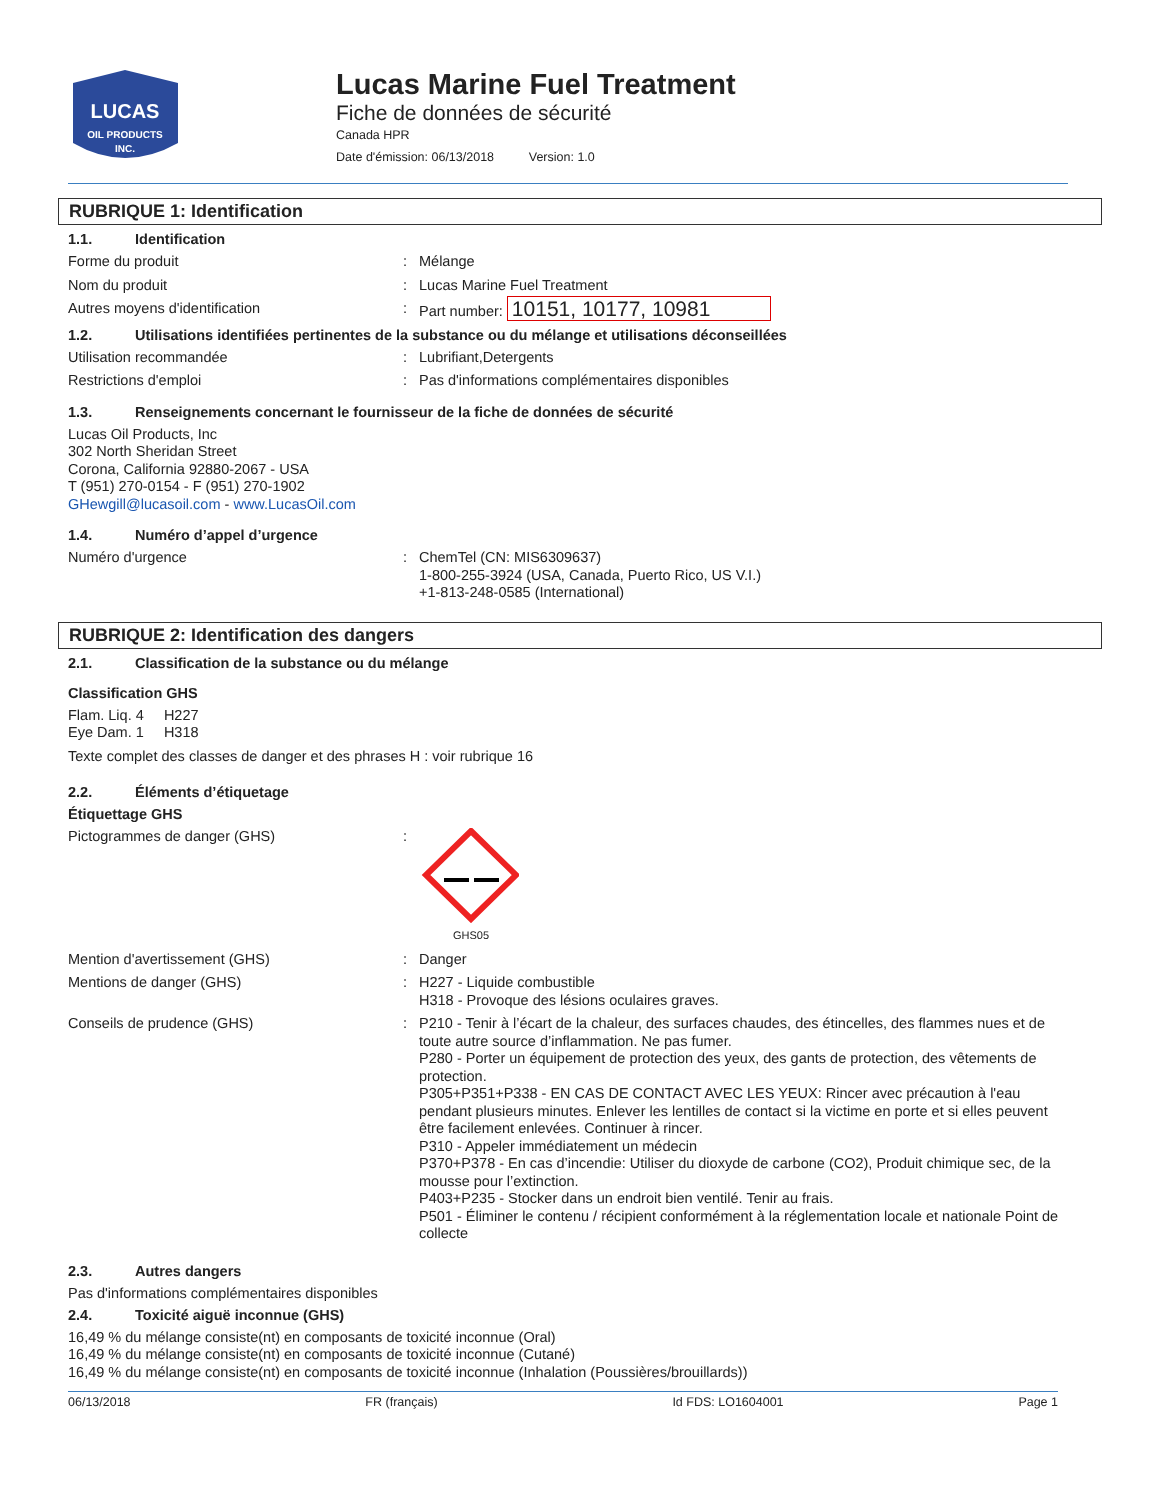LUCAS
OIL PRODUCTS
INC.
Lucas Marine Fuel Treatment
Fiche de données de sécurité
Canada HPR
Date d'émission: 06/13/2018 Version: 1.0
RUBRIQUE 1: Identification
1.1. Identification
Forme du produit :
Mélange
Nom du produit :
Lucas Marine Fuel Treatment
Autres moyens d'identification :
Part number: 10151, 10177, 10981
1.2. Utilisations identifiées pertinentes de la substance ou du mélange et utilisations déconseillées
Utilisation recommandée :
Lubrifiant,Detergents
Restrictions d'emploi :
Pas d'informations complémentaires disponibles
1.3. Renseignements concernant le fournisseur de la fiche de données de sécurité
Lucas Oil Products, Inc
302 North Sheridan Street
Corona, California 92880-2067 - USA
T (951) 270-0154 - F (951) 270-1902
GHewgill@lucasoil.com - www.LucasOil.com
1.4. Numéro d’appel d’urgence
Numéro d'urgence :
ChemTel (CN: MIS6309637)
1-800-255-3924 (USA, Canada, Puerto Rico, US V.I.)
+1-813-248-0585 (International)
RUBRIQUE 2: Identification des dangers
2.1. Classification de la substance ou du mélange
Classification GHS
Flam. Liq. 4 H227
Eye Dam. 1 H318
Texte complet des classes de danger et des phrases H : voir rubrique 16
2.2. Éléments d’étiquetage
Étiquettage GHS
Pictogrammes de danger (GHS) :
GHS05
Mention d'avertissement (GHS) :
Danger
Mentions de danger (GHS) :
H227 - Liquide combustible
H318 - Provoque des lésions oculaires graves.
Conseils de prudence (GHS) :
P210 - Tenir à l’écart de la chaleur, des surfaces chaudes, des étincelles, des flammes nues et de toute autre source d’inflammation. Ne pas fumer.
P280 - Porter un équipement de protection des yeux, des gants de protection, des vêtements de protection.
P305+P351+P338 - EN CAS DE CONTACT AVEC LES YEUX: Rincer avec précaution à l'eau pendant plusieurs minutes. Enlever les lentilles de contact si la victime en porte et si elles peuvent être facilement enlevées. Continuer à rincer.
P310 - Appeler immédiatement un médecin
P370+P378 - En cas d’incendie: Utiliser du dioxyde de carbone (CO2), Produit chimique sec, de la mousse pour l’extinction.
P403+P235 - Stocker dans un endroit bien ventilé. Tenir au frais.
P501 - Éliminer le contenu / récipient conformément à la réglementation locale et nationale Point de collecte
2.3. Autres dangers
Pas d'informations complémentaires disponibles
2.4. Toxicité aiguë inconnue (GHS)
16,49 % du mélange consiste(nt) en composants de toxicité inconnue (Oral)
16,49 % du mélange consiste(nt) en composants de toxicité inconnue (Cutané)
16,49 % du mélange consiste(nt) en composants de toxicité inconnue (Inhalation (Poussières/brouillards))
06/13/2018 FR (français) Id FDS: LO1604001 Page 1